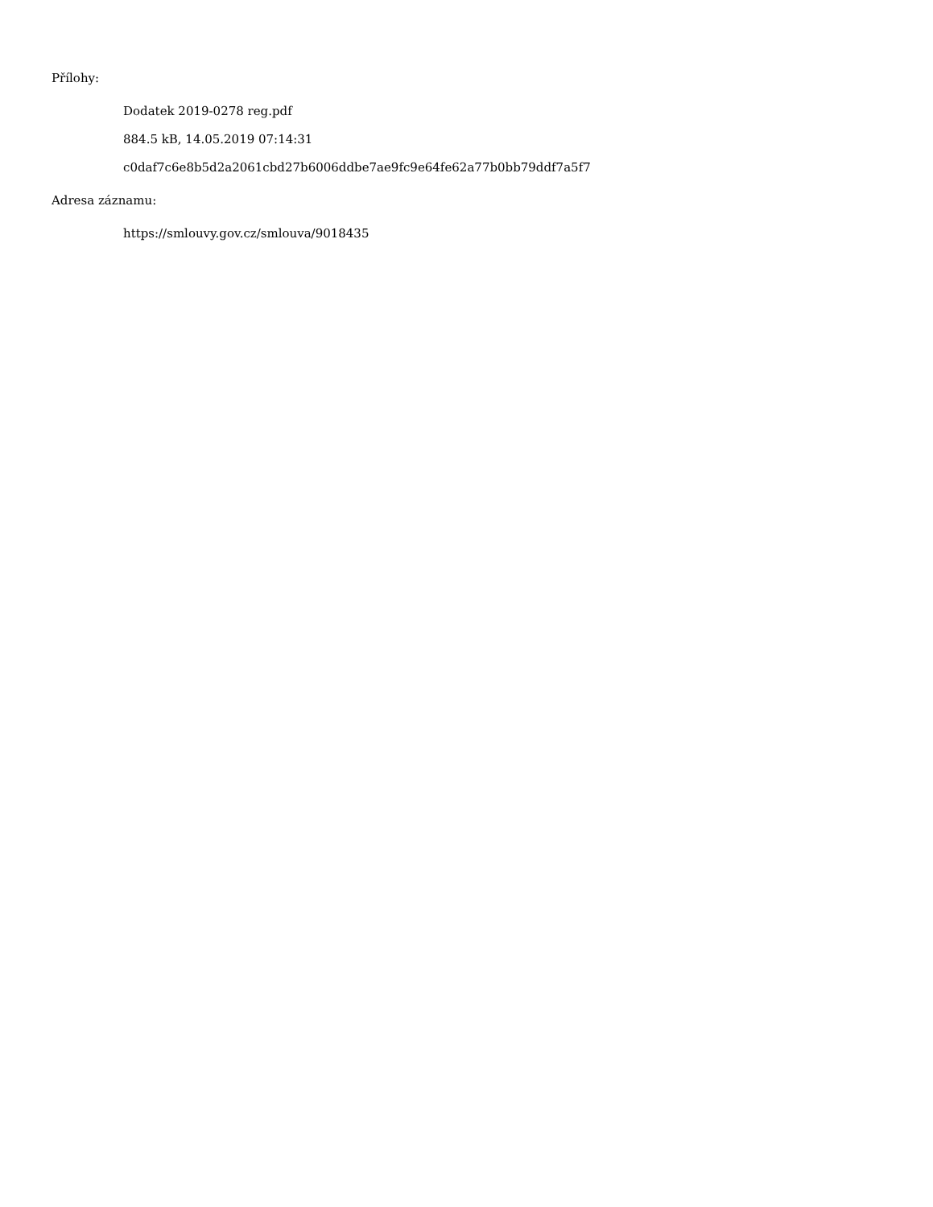Přílohy:
Dodatek 2019-0278 reg.pdf
884.5 kB, 14.05.2019 07:14:31
c0daf7c6e8b5d2a2061cbd27b6006ddbe7ae9fc9e64fe62a77b0bb79ddf7a5f7
Adresa záznamu:
https://smlouvy.gov.cz/smlouva/9018435